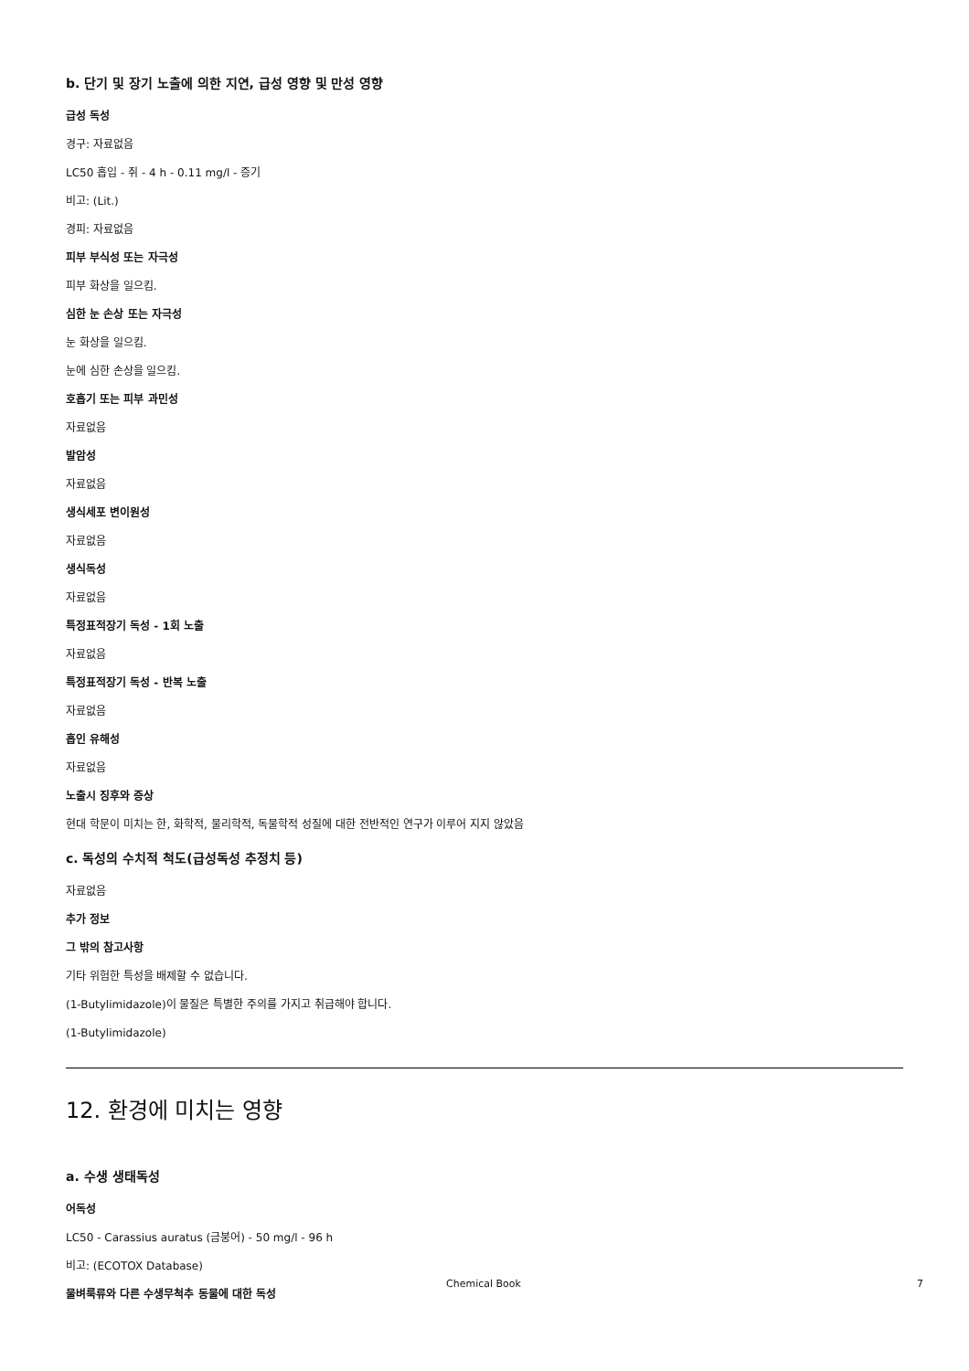b. 단기 및 장기 노출에 의한 지연, 급성 영향 및 만성 영향
급성 독성
경구: 자료없음
LC50 흡입 - 쥐 - 4 h - 0.11 mg/l - 증기
비고: (Lit.)
경피: 자료없음
피부 부식성 또는 자극성
피부 화상을 일으킴.
심한 눈 손상 또는 자극성
눈 화상을 일으킴.
눈에 심한 손상을 일으킴.
호흡기 또는 피부 과민성
자료없음
발암성
자료없음
생식세포 변이원성
자료없음
생식독성
자료없음
특정표적장기 독성 - 1회 노출
자료없음
특정표적장기 독성 - 반복 노출
자료없음
흡인 유해성
자료없음
노출시 징후와 증상
현대 학문이 미치는 한, 화학적, 물리학적, 독물학적 성질에 대한 전반적인 연구가 이루어 지지 않았음
c. 독성의 수치적 척도(급성독성 추정치 등)
자료없음
추가 정보
그 밖의 참고사항
기타 위험한 특성을 배제할 수 없습니다.
(1-Butylimidazole)이 물질은 특별한 주의를 가지고 취급해야 합니다.
(1-Butylimidazole)
12. 환경에 미치는 영향
a. 수생 생태독성
어독성
LC50 - Carassius auratus (금붕어) - 50 mg/l - 96 h
비고: (ECOTOX Database)
물벼룩류와 다른 수생무척추 동물에 대한 독성
Chemical Book 7